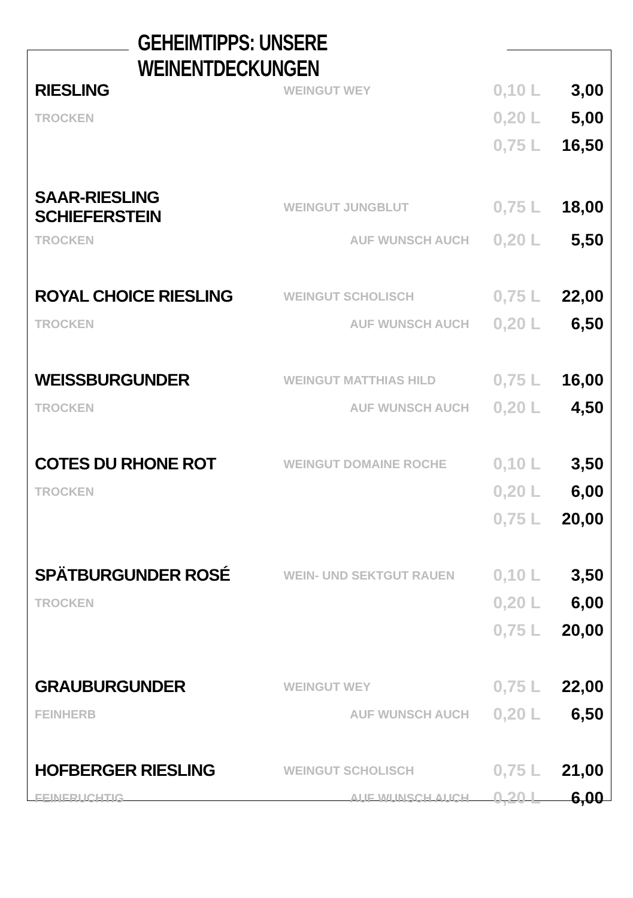GEHEIMTIPPS: UNSERE WEINENTDECKUNGEN
| RIESLING | WEINGUT WEY | 0,10 L | 3,00 |
| TROCKEN | | 0,20 L | 5,00 |
| | | 0,75 L | 16,50 |
| SAAR-RIESLING SCHIEFERSTEIN | WEINGUT JUNGBLUT | 0,75 L | 18,00 |
| TROCKEN | AUF WUNSCH AUCH | 0,20 L | 5,50 |
| ROYAL CHOICE RIESLING | WEINGUT SCHOLISCH | 0,75 L | 22,00 |
| TROCKEN | AUF WUNSCH AUCH | 0,20 L | 6,50 |
| WEISSBURGUNDER | WEINGUT MATTHIAS HILD | 0,75 L | 16,00 |
| TROCKEN | AUF WUNSCH AUCH | 0,20 L | 4,50 |
| COTES DU RHONE ROT | WEINGUT DOMAINE ROCHE | 0,10 L | 3,50 |
| TROCKEN | | 0,20 L | 6,00 |
| | | 0,75 L | 20,00 |
| SPÄTBURGUNDER ROSÉ | WEIN- UND SEKTGUT RAUEN | 0,10 L | 3,50 |
| TROCKEN | | 0,20 L | 6,00 |
| | | 0,75 L | 20,00 |
| GRAUBURGUNDER | WEINGUT WEY | 0,75 L | 22,00 |
| FEINHERB | AUF WUNSCH AUCH | 0,20 L | 6,50 |
| HOFBERGER RIESLING | WEINGUT SCHOLISCH | 0,75 L | 21,00 |
| FEINFRUCHTIG | AUF WUNSCH AUCH | 0,20 L | 6,00 |